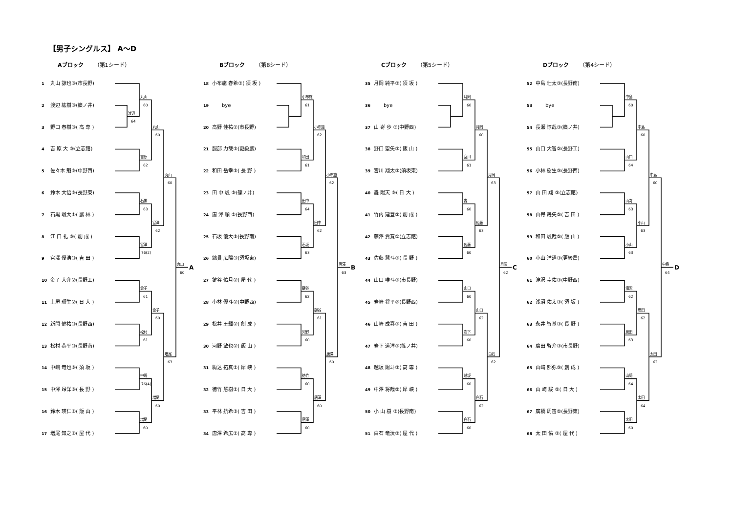【男子シングルス】 A～D
Aブロック （第1シード）
1 丸山 諒也③(市長野)
2 渡辺 紘樹③(篠ノ井)
3 野口 春樹③( 高 専 )
4 吉 原 大 ③(立志館)
5 佐々木 魁③(中野西)
6 鈴木 大悟③(長野東)
7 石黒 颯大①( 農 林 )
8 江 口 礼 ③( 創 成 )
9 宮澤 優浩③( 吉 田 )
10 金子 大介②(長野工)
11 土屋 瑠生②( 日 大 )
12 新開 健祐③(長野西)
13 松村 恭平③(長野南)
14 中嶋 竜也③( 須 坂 )
15 中澤 昂洋③( 長 野 )
16 鈴木 瑛仁②( 飯 山 )
17 増尾 知之②( 屋 代 )
渡辺
64
丸山
60
吉原
62
石黒
63
宮澤
76(2)
金子
61
松村
61
中嶋
76(4)
増尾
60
丸山
60
宮澤
62
金子
60
増尾
60
丸山
60
増尾
63
丸山
60
A
Bブロック （第8シード）
18 小布施 春希③( 須 坂 )
19　　bye
20 高野 佳祐②(市長野)
21 服部 力哉③(更級農)
22 和田 岳幸③( 長 野 )
23 田 中 颯 ③(篠ノ井)
24 唐 澤 順 ②(長野西)
25 石坂 優大③(長野南)
26 綿貫 広陽③(須坂東)
27 鍵谷 佑月②( 屋 代 )
28 小林 優斗②(中野西)
29 松井 王輝②( 創 成 )
30 河野 敏也②( 飯 山 )
31 駒込 拓真②( 犀 峡 )
32 徳竹 慧樹②( 日 大 )
33 平林 航希③( 吉 田 )
34 唐澤 希広②( 高 専 )
小布施
61
和田
61
田中
64
石坂
63
鍵谷
62
河野
60
徳竹
60
唐澤
60
小布施
62
田中
62
鍵谷
61
唐澤
60
小布施
62
唐澤
60
唐澤
63
B
Cブロック （第5シード）
35 月岡 純平③( 須 坂 )
36　　bye
37 山 嵜 歩 ③(中野西)
38 野口 聖矢③( 飯 山 )
39 宮川 翔太③(須坂東)
40 轟 陽天 ③( 日 大 )
41 竹内 建登②( 創 成 )
42 藤澤 貴寛①(立志館)
43 佐藤 慧斗③( 長 野 )
44 山口 唯斗③(市長野)
45 岩崎 将平②(長野西)
46 山﨑 成喜③( 吉 田 )
47 岩下 道洋③(篠ノ井)
48 越坂 陽斗③( 高 専 )
49 中澤 将哉②( 犀 峡 )
50 小 山 樹 ③(長野南)
51 白石 竜汰③( 屋 代 )
月岡
60
宮川
61
轟
60
佐藤
60
山口
60
岩下
60
越坂
60
白石
60
月岡
60
佐藤
63
山口
62
白石
62
月岡
63
白石
62
月岡
62
C
Dブロック （第4シード）
52 中島 壮太③(長野南)
53　　bye
54 長瀬 惇哉③(篠ノ井)
55 山口 大智②(長野工)
56 小林 樹生③(長野西)
57 山 田 翔 ②(立志館)
58 山嵜 晟矢②( 吉 田 )
59 和田 颯哉②( 飯 山 )
60 小山 洋通③(更級農)
61 滝沢 圭佑③(中野西)
62 浅沼 佑太③( 須 坂 )
63 永井 智基③( 長 野 )
64 廣田 啓介③(市長野)
65 山﨑 郁弥③( 創 成 )
66 山 﨑 駿 ②( 日 大 )
67 廣橋 周宙②(長野東)
68 太 田 佑 ③( 屋 代 )
中島
60
山口
64
山嵜
63
小山
63
滝沢
62
廣田
63
山崎
64
太田
60
中島
60
小山
63
廣田
62
太田
64
中島
60
太田
62
中島
64
D